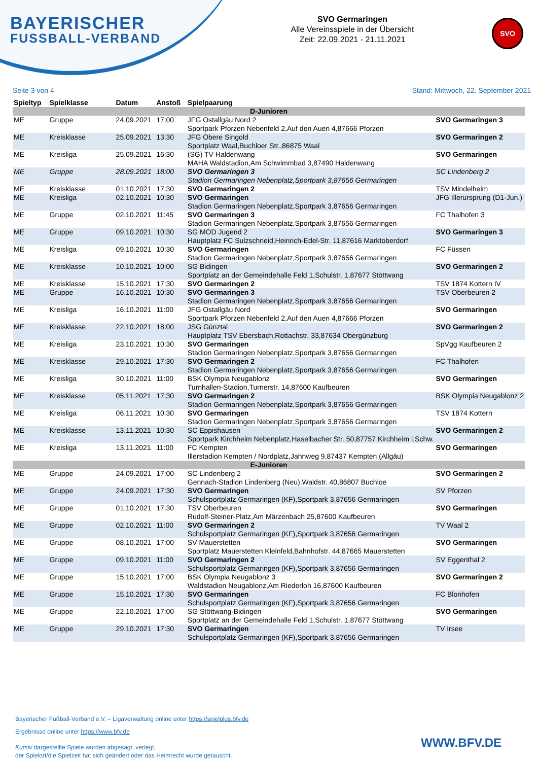BAYERISCHER
FUSSBALL-VERBAND
SVO Germaringen
Alle Vereinsspiele in der Übersicht
Zeit: 22.09.2021 - 21.11.2021
SVO
Seite 3 von 4 Stand: Mittwoch, 22. September 2021
| Spieltyp | Spielklasse | Datum | Anstoß | Spielpaarung | |
| --- | --- | --- | --- | --- | --- |
| D-Junioren | | | | | |
| ME | Gruppe | 24.09.2021 | 17:00 | JFG Ostallgäu Nord 2 Sportpark Pforzen Nebenfeld 2,Auf den Auen 4,87666 Pforzen | SVO Germaringen 3 |
| ME | Kreisklasse | 25.09.2021 | 13:30 | JFG Obere Singold Sportplatz Waal,Buchloer Str.,86875 Waal | SVO Germaringen 2 |
| ME | Kreisliga | 25.09.2021 | 16:30 | (SG) TV Haldenwang MAHA Waldstadion,Am Schwimmbad 3,87490 Haldenwang | SVO Germaringen |
| ME | Gruppe | 28.09.2021 | 18:00 | SVO Germaringen 3 Stadion Germaringen Nebenplatz,Sportpark 3,87656 Germaringen | SC Lindenberg 2 |
| ME | Kreisklasse | 01.10.2021 | 17:30 | SVO Germaringen 2 | TSV Mindelheim |
| ME | Kreisliga | 02.10.2021 | 10:30 | SVO Germaringen Stadion Germaringen Nebenplatz,Sportpark 3,87656 Germaringen | JFG Illerursprung (D1-Jun.) |
| ME | Gruppe | 02.10.2021 | 11:45 | SVO Germaringen 3 Stadion Germaringen Nebenplatz,Sportpark 3,87656 Germaringen | FC Thalhofen 3 |
| ME | Gruppe | 09.10.2021 | 10:30 | SG MOD Jugend 2 Hauptplatz FC Sulzschneid,Heinrich-Edel-Str. 11,87616 Marktoberdorf | SVO Germaringen 3 |
| ME | Kreisliga | 09.10.2021 | 10:30 | SVO Germaringen Stadion Germaringen Nebenplatz,Sportpark 3,87656 Germaringen | FC Füssen |
| ME | Kreisklasse | 10.10.2021 | 10:00 | SG Bidingen Sportplatz an der Gemeindehalle Feld 1,Schulstr. 1,87677 Stöttwang | SVO Germaringen 2 |
| ME | Kreisklasse | 15.10.2021 | 17:30 | SVO Germaringen 2 | TSV 1874 Kottern IV |
| ME | Gruppe | 16.10.2021 | 10:30 | SVO Germaringen 3 Stadion Germaringen Nebenplatz,Sportpark 3,87656 Germaringen | TSV Oberbeuren 2 |
| ME | Kreisliga | 16.10.2021 | 11:00 | JFG Ostallgäu Nord Sportpark Pforzen Nebenfeld 2,Auf den Auen 4,87666 Pforzen | SVO Germaringen |
| ME | Kreisklasse | 22.10.2021 | 18:00 | JSG Günztal Hauptplatz TSV Ebersbach,Rottachstr. 33,87634 Obergünzburg | SVO Germaringen 2 |
| ME | Kreisliga | 23.10.2021 | 10:30 | SVO Germaringen Stadion Germaringen Nebenplatz,Sportpark 3,87656 Germaringen | SpVgg Kaufbeuren 2 |
| ME | Kreisklasse | 29.10.2021 | 17:30 | SVO Germaringen 2 Stadion Germaringen Nebenplatz,Sportpark 3,87656 Germaringen | FC Thalhofen |
| ME | Kreisliga | 30.10.2021 | 11:00 | BSK Olympia Neugablonz Turnhallen-Stadion,Turnerstr. 14,87600 Kaufbeuren | SVO Germaringen |
| ME | Kreisklasse | 05.11.2021 | 17:30 | SVO Germaringen 2 Stadion Germaringen Nebenplatz,Sportpark 3,87656 Germaringen | BSK Olympia Neugablonz 2 |
| ME | Kreisliga | 06.11.2021 | 10:30 | SVO Germaringen Stadion Germaringen Nebenplatz,Sportpark 3,87656 Germaringen | TSV 1874 Kottern |
| ME | Kreisklasse | 13.11.2021 | 10:30 | SC Eppishausen Sportpark Kirchheim Nebenplatz,Haselbacher Str. 50,87757 Kirchheim i.Schw. | SVO Germaringen 2 |
| ME | Kreisliga | 13.11.2021 | 11:00 | FC Kempten Illerstadion Kempten / Nordplatz,Jahnweg 9,87437 Kempten (Allgäu) | SVO Germaringen |
| E-Junioren | | | | | |
| ME | Gruppe | 24.09.2021 | 17:00 | SC Lindenberg 2 Gennach-Stadion Lindenberg (Neu),Waldstr. 40,86807 Buchloe | SVO Germaringen 2 |
| ME | Gruppe | 24.09.2021 | 17:30 | SVO Germaringen Schulsportplatz Germaringen (KF),Sportpark 3,87656 Germaringen | SV Pforzen |
| ME | Gruppe | 01.10.2021 | 17:30 | TSV Oberbeuren Rudolf-Steiner-Platz,Am Märzenbach 25,87600 Kaufbeuren | SVO Germaringen |
| ME | Gruppe | 02.10.2021 | 11:00 | SVO Germaringen 2 Schulsportplatz Germaringen (KF),Sportpark 3,87656 Germaringen | TV Waal 2 |
| ME | Gruppe | 08.10.2021 | 17:00 | SV Mauerstetten Sportplatz Mauerstetten Kleinfeld,Bahnhofstr. 44,87665 Mauerstetten | SVO Germaringen |
| ME | Gruppe | 09.10.2021 | 11:00 | SVO Germaringen 2 Schulsportplatz Germaringen (KF),Sportpark 3,87656 Germaringen | SV Eggenthal 2 |
| ME | Gruppe | 15.10.2021 | 17:00 | BSK Olympia Neugablonz 3 Waldstadion Neugablonz,Am Riederloh 16,87600 Kaufbeuren | SVO Germaringen 2 |
| ME | Gruppe | 15.10.2021 | 17:30 | SVO Germaringen Schulsportplatz Germaringen (KF),Sportpark 3,87656 Germaringen | FC Blonhofen |
| ME | Gruppe | 22.10.2021 | 17:00 | SG Stöttwang-Bidingen Sportplatz an der Gemeindehalle Feld 1,Schulstr. 1,87677 Stöttwang | SVO Germaringen |
| ME | Gruppe | 29.10.2021 | 17:30 | SVO Germaringen Schulsportplatz Germaringen (KF),Sportpark 3,87656 Germaringen | TV Irsee |
Bayerischer Fußball-Verband e.V. – Ligaverwaltung online unter https://spielplus.bfv.de
Ergebnisse online unter https://www.bfv.de
Kursiv dargestellte Spiele wurden abgesagt, verlegt,
der Spielort/die Spielzeit hat sich geändert oder das Heimrecht wurde getauscht.
WWW.BFV.DE